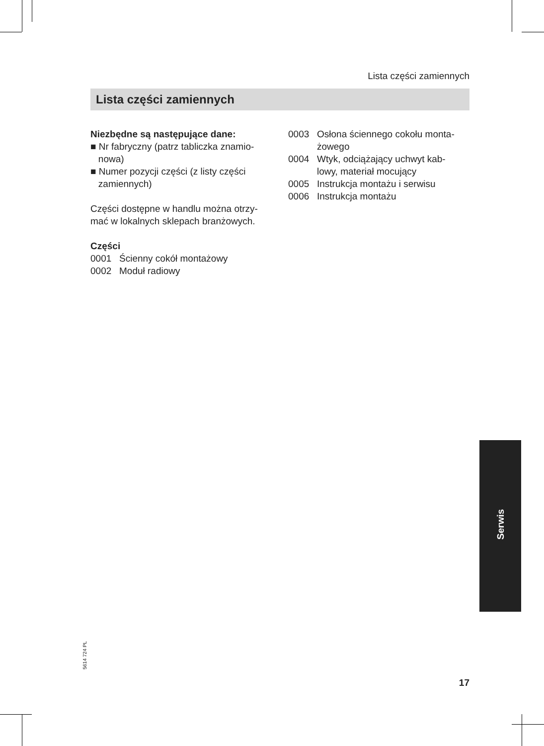Lista części zamiennych
Lista części zamiennych
Niezbędne są następujące dane:
■ Nr fabryczny (patrz tabliczka znamio-
nowa)
■ Numer pozycji części (z listy części
zamiennych)
Części dostępne w handlu można otrzy-
mać w lokalnych sklepach branżowych.
Części
0001 Ścienny cokół montażowy
0002 Moduł radiowy
0003 Osłona ściennego cokołu monta-
żowego
0004 Wtyk, odciążający uchwyt kab-
lowy, materiał mocujący
0005 Instrukcja montażu i serwisu
0006 Instrukcja montażu
Serwis
5614 724 PL
17